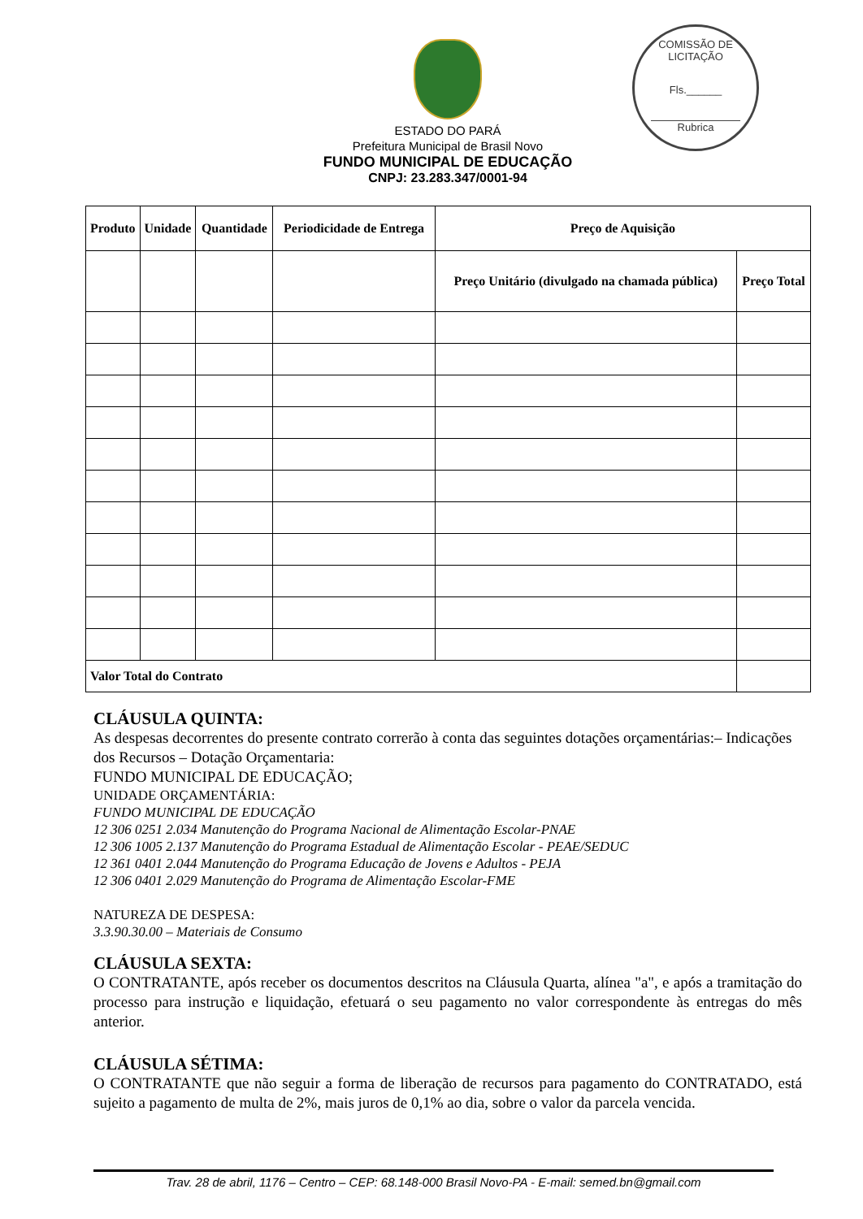COMISSÃO DE LICITAÇÃO
Fls.______
Rubrica
ESTADO DO PARÁ
Prefeitura Municipal de Brasil Novo
FUNDO MUNICIPAL DE EDUCAÇÃO
CNPJ: 23.283.347/0001-94
| Produto | Unidade | Quantidade | Periodicidade de Entrega | Preço de Aquisição | |
| --- | --- | --- | --- | --- | --- |
| | | | | Preço Unitário (divulgado na chamada pública) | Preço Total |
| Valor Total do Contrato | | | | | |
CLÁUSULA QUINTA:
As despesas decorrentes do presente contrato correrão à conta das seguintes dotações orçamentárias:– Indicações dos Recursos – Dotação Orçamentaria:
FUNDO MUNICIPAL DE EDUCAÇÃO;
UNIDADE ORÇAMENTÁRIA:
FUNDO MUNICIPAL DE EDUCAÇÃO
12 306 0251 2.034 Manutenção do Programa Nacional de Alimentação Escolar-PNAE
12 306 1005 2.137 Manutenção do Programa Estadual de Alimentação Escolar - PEAE/SEDUC
12 361 0401 2.044 Manutenção do Programa Educação de Jovens e Adultos - PEJA
12 306 0401 2.029 Manutenção do Programa de Alimentação Escolar-FME
NATUREZA DE DESPESA:
3.3.90.30.00 – Materiais de Consumo
CLÁUSULA SEXTA:
O CONTRATANTE, após receber os documentos descritos na Cláusula Quarta, alínea "a", e após a tramitação do processo para instrução e liquidação, efetuará o seu pagamento no valor correspondente às entregas do mês anterior.
CLÁUSULA SÉTIMA:
O CONTRATANTE que não seguir a forma de liberação de recursos para pagamento do CONTRATADO, está sujeito a pagamento de multa de 2%, mais juros de 0,1% ao dia, sobre o valor da parcela vencida.
Trav. 28 de abril, 1176 – Centro – CEP: 68.148-000 Brasil Novo-PA - E-mail: semed.bn@gmail.com